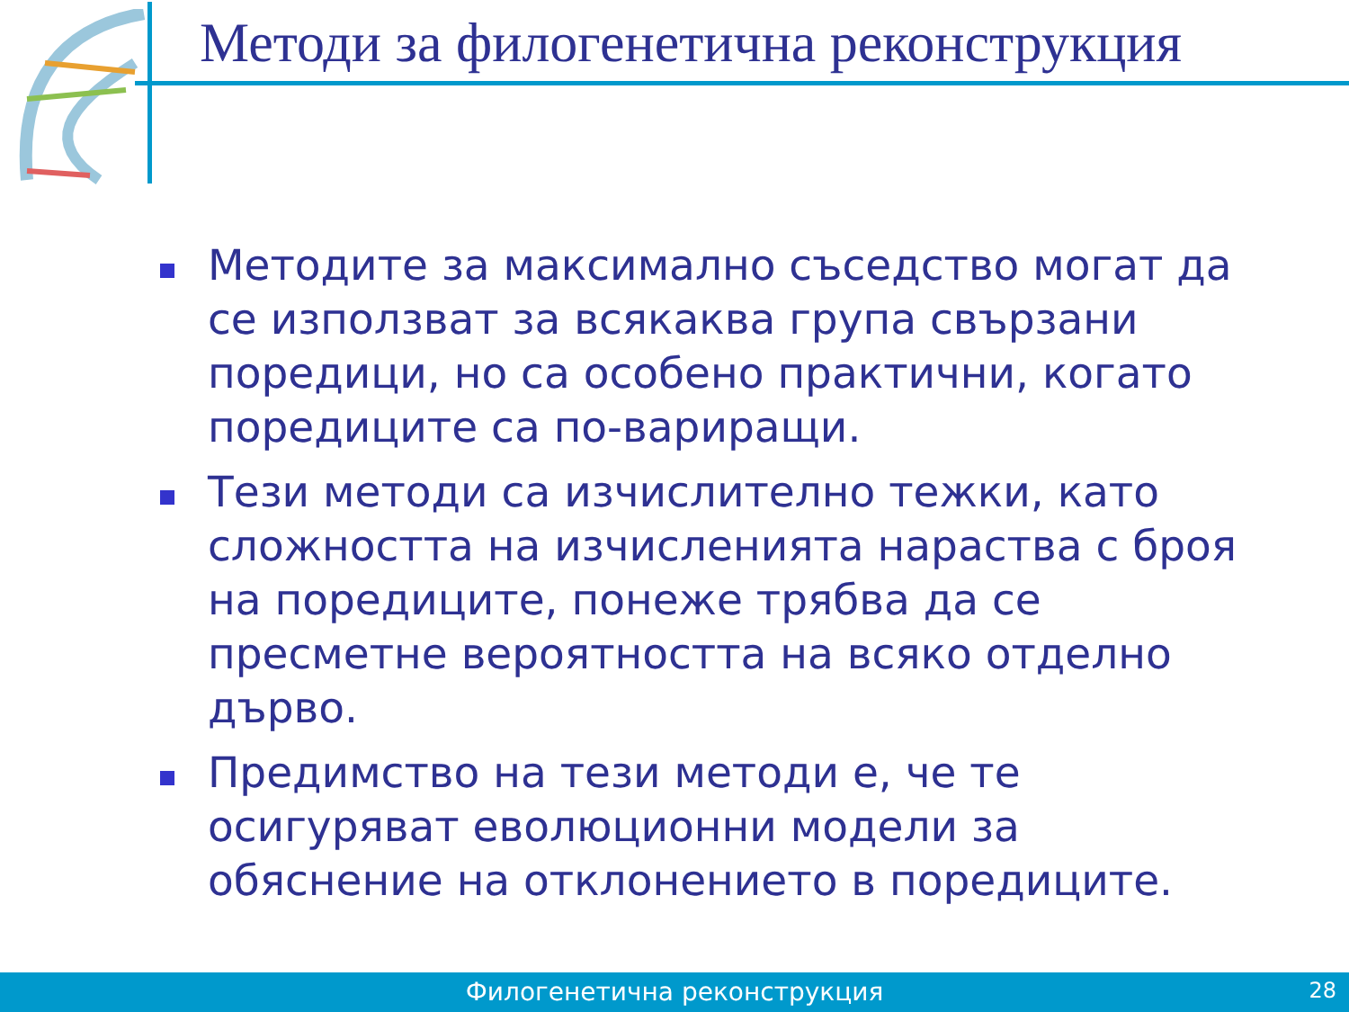Методи за филогенетична реконструкция
Методите за максимално съседство могат да се използват за всякаква група свързани поредици, но са особено практични, когато поредиците са по-вариращи.
Тези методи са изчислително тежки, като сложността на изчисленията нараства с броя на поредиците, понеже трябва да се пресметне вероятността на всяко отделно дърво.
Предимство на тези методи е, че те осигуряват еволюционни модели за обяснение на отклонението в поредиците.
Филогенетична реконструкция
28